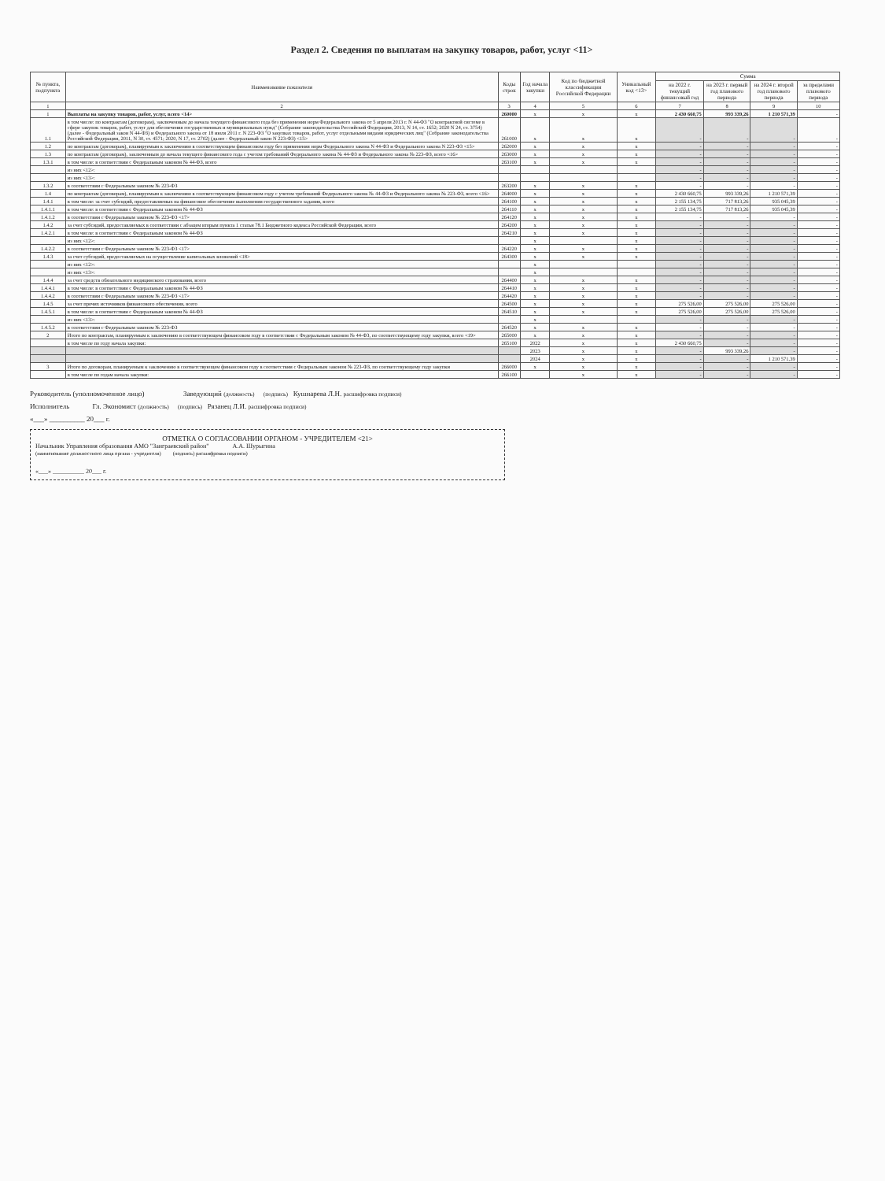Раздел 2. Сведения по выплатам на закупку товаров, работ, услуг <11>
| № пункта, подпункта | Наименование показателя | Коды строк | Год начала закупки | Код по бюджетной классификации Российской Федерации | Уникальный код <13> | Сумма | | | |
| --- | --- | --- | --- | --- | --- | --- | --- | --- | --- |
| | | | | | | на 2022 г. текущий финансовый год | на 2023 г. первый год планового периода | на 2024 г. второй год планового периода | за пределами планового периода |
| 1 | 2 | 3 | 4 | 5 | 6 | 7 | 8 | 9 | 10 |
| 1 | Выплаты на закупку товаров, работ, услуг, всего <14> | 260000 | x | x | x | 2 430 660,75 | 993 339,26 | 1 210 571,39 | - |
| 1.1 | в том числе: по контрактам (договорам), заключенным до начала текущего финансового года без применения норм Федерального закона от 5 апреля 2013 г. N 44-ФЗ "О контрактной системе в сфере закупок товаров, работ, услуг для обеспечения государственных и муниципальных нужд" (Собрание законодательства Российской Федерации, 2013, N 14, ст. 1652; 2020 N 24, ст. 3754) (далее - Федеральный закон N 44-ФЗ) и Федерального закона от 18 июля 2011 г. N 223-ФЗ "О закупках товаров, работ, услуг отдельными видами юридических лиц" (Собрание законодательства Российской Федерации, 2011, N 30, ст. 4571; 2020, N 17, ст. 2702) (далее - Федеральный закон N 223-ФЗ) <15> | 261000 | x | x | x | - | - | - | - |
| 1.2 | по контрактам (договорам), планируемым к заключению в соответствующем финансовом году без применения норм Федерального закона N 44-ФЗ и Федерального закона N 223-ФЗ <15> | 262000 | x | x | x | - | - | - | - |
| 1.3 | по контрактам (договорам), заключенным до начала текущего финансового года с учетом требований Федерального закона № 44-ФЗ и Федерального закона № 223-ФЗ, всего <16> | 263000 | x | x | x | - | - | - | - |
| 1.3.1 | в том числе: в соответствии с Федеральным законом № 44-ФЗ, всего | 263100 | x | x | x | - | - | - | - |
| | из них <12>: | | | | | - | - | - | - |
| | из них <13>: | | | | | - | - | - | - |
| 1.3.2 | в соответствии с Федеральным законом № 223-ФЗ | 263200 | x | x | x | - | - | - | - |
| 1.4 | по контрактам (договорам), планируемым к заключению в соответствующем финансовом году с учетом требований Федерального закона № 44-ФЗ и Федерального закона № 223-ФЗ, всего <16> | 264000 | x | x | x | 2 430 660,75 | 993 339,26 | 1 210 571,39 | - |
| 1.4.1 | в том числе: за счет субсидий, предоставляемых на финансовое обеспечение выполнения государственного задания, всего | 264100 | x | x | x | 2 155 134,75 | 717 813,26 | 935 045,39 | - |
| 1.4.1.1 | в том числе: в соответствии с Федеральным законом № 44-ФЗ | 264110 | x | x | x | 2 155 134,75 | 717 813,26 | 935 045,39 | - |
| 1.4.1.2 | в соответствии с Федеральным законом № 223-ФЗ <17> | 264120 | x | x | x | - | - | - | - |
| 1.4.2 | за счет субсидий, предоставляемых в соответствии с абзацем вторым пункта 1 статьи 78.1 Бюджетного кодекса Российской Федерации, всего | 264200 | x | x | x | - | - | - | - |
| 1.4.2.1 | в том числе: в соответствии с Федеральным законом № 44-ФЗ | 264210 | x | x | x | - | - | - | - |
| | из них <12>: | | x | | x | - | - | - | - |
| 1.4.2.2 | в соответствии с Федеральным законом № 223-ФЗ <17> | 264220 | x | x | x | - | - | - | - |
| 1.4.3 | за счет субсидий, предоставляемых на осуществление капитальных вложений <18> | 264300 | x | x | x | - | - | - | - |
| | из них <12>: | | x | | | - | - | - | - |
| | из них <13>: | | x | | | - | - | - | - |
| 1.4.4 | за счет средств обязательного медицинского страхования, всего | 264400 | x | x | x | - | - | - | - |
| 1.4.4.1 | в том числе: в соответствии с Федеральным законом № 44-ФЗ | 264410 | x | x | x | - | - | - | - |
| 1.4.4.2 | в соответствии с Федеральным законом № 223-ФЗ <17> | 264420 | x | x | x | - | - | - | - |
| 1.4.5 | за счет прочих источников финансового обеспечения, всего | 264500 | x | x | x | 275 526,00 | 275 526,00 | 275 526,00 | - |
| 1.4.5.1 | в том числе: в соответствии с Федеральным законом № 44-ФЗ | 264510 | x | x | x | 275 526,00 | 275 526,00 | 275 526,00 | - |
| | из них <13>: | | x | | | - | - | - | - |
| 1.4.5.2 | в соответствии с Федеральным законом № 223-ФЗ | 264520 | x | x | x | - | - | - | - |
| 2 | Итого по контрактам, планируемым к заключению в соответствующем финансовом году в соответствии с Федеральным законом № 44-ФЗ, по соответствующему году закупки, всего <19> | 265000 | x | x | x | - | - | - | - |
| | в том числе по году начала закупки: | 265100 | 2022 | x | x | 2 430 660,75 | - | - | - |
| | | | 2023 | x | x | - | 993 339,26 | - | - |
| | | | 2024 | x | x | - | - | 1 210 571,39 | - |
| 3 | Итого по договорам, планируемым к заключению в соответствующем финансовом году в соответствии с Федеральным законом № 223-ФЗ, по соответствующему году закупки | 266000 | x | x | x | - | - | - | - |
| | в том числе по годам начала закупки: | 266100 | | x | x | - | - | - | - |
Руководитель (уполномоченное лицо) Заведующий (должность) (подпись) Кушнарева Л.Н. расшифровка подписи)
Исполнитель Гл. Экономист (должность) (подпись) Рязанец Л.И. расшифровка подписи)
«___» __________ 20___ г.
ОТМЕТКА О СОГЛАСОВАНИИ ОРГАНОМ - УЧРЕДИТЕЛЕМ <21>
Начальник Управления образования АМО "Заиграевский район" А.А. Шурыгина
(наименование должностного лица органа - учредителя) (подпись) расшифровка подписи)
«___» __________ 20___ г.